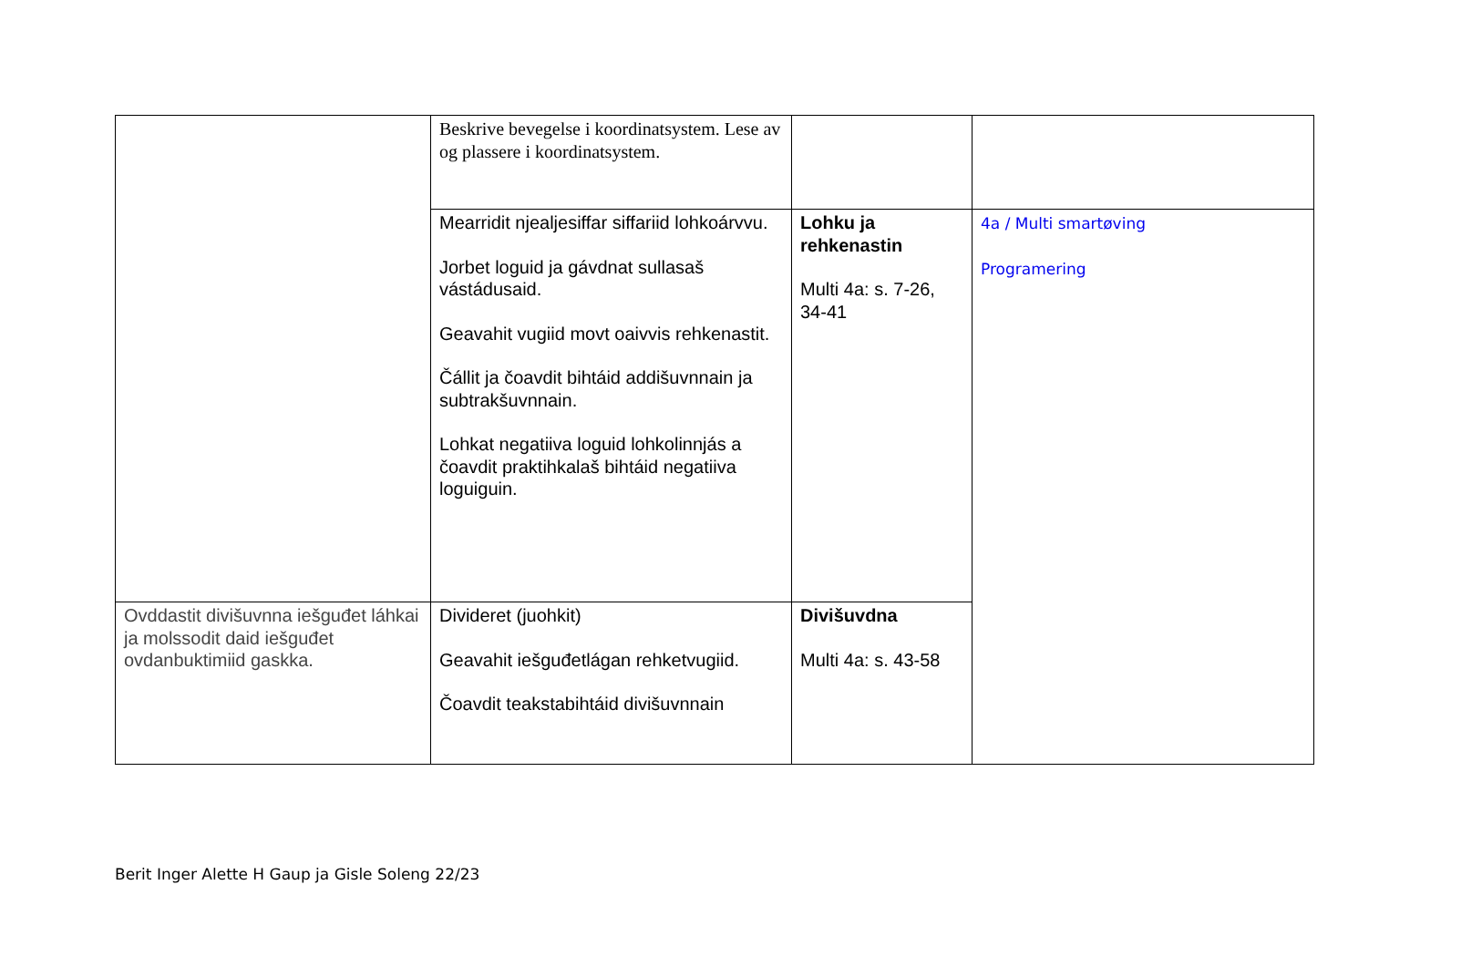| | Beskrive bevegelse i koordinatsystem. Lese av og plassere i koordinatsystem. | | |
| | Mearridit njealjesiffar siffariid lohkoárvvu. Jorbet loguid ja gávdnat sullasaš vástádusaid. Geavahit vugiid movt oaivvis rehkenastit. Čállit ja čoavdit bihtáid addišuvnnain ja subtrakšuvnnain. Lohkat negatiiva loguid lohkolinnjás a čoavdit praktihkalaš bihtáid negatiiva loguiguin. | Lohku ja rehkenastin Multi 4a: s. 7-26, 34-41 | 4a / Multi smartøving Programering |
| Ovddastit divišuvnna iešguđet láhkai ja molssodit daid iešguđet ovdanbuktimiid gaskka. | Divideret (juohkit) Geavahit iešguđetlágan rehketvugiid. Čoavdit teakstabihtáid divišuvnnain | Divišuvdna Multi 4a: s. 43-58 | |
Berit Inger Alette H Gaup ja Gisle Soleng 22/23